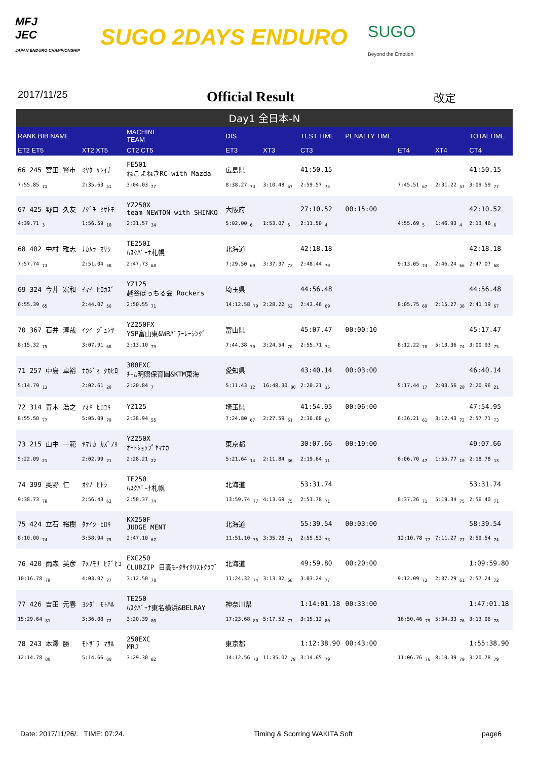MFJ
JEC
JAPAN ENDURO CHAMPIONSHIP
SUGO 2DAYS ENDURO
SUGO
Beyond the Emotion
2017/11/25
Official Result
改定
Day1 全日本-N
| RANK BIB NAME | | MACHINE TEAM | DIS | | TEST TIME | PENALTY TIME | | | TOTALTIME |
| --- | --- | --- | --- | --- | --- | --- | --- | --- | --- |
| ET2 ET5 | XT2 XT5 | CT2 CT5 | ET3 | XT3 | CT3 | | ET4 | XT4 | CT4 |
| 66 245 宮田 賢市 | ﾐﾔﾀ ｹﾝｲﾁ | FE501 ねこまねきRC with Mazda | 広島県 | | 41:50.15 | | | | 41:50.15 |
| 7:55.85 <sub>71</sub> | 2:35.63 <sub>51</sub> | 3:04.03 <sub>77</sub> | 8:38.27 <sub>73</sub> | 3:10.48 <sub>67</sub> | 2:59.57 <sub>75</sub> | | 7:45.51 <sub>67</sub> | 2:31.22 <sub>57</sub> | 3:09.59 <sub>77</sub> |
| 67 425 野口 久友 | ﾉｸﾞﾁ ﾋｻﾄﾓ | YZ250X team NEWTON with SHINKO | 大阪府 | | 27:10.52 | 00:15:00 | | | 42:10.52 |
| 4:39.71 <sub>3</sub> | 1:56.59 <sub>10</sub> | 2:31.57 <sub>34</sub> | 5:02.00 <sub>6</sub> | 1:53.07 <sub>5</sub> | 2:11.50 <sub>4</sub> | | 4:55.69 <sub>5</sub> | 1:46.93 <sub>4</sub> | 2:13.46 <sub>6</sub> |
| 68 402 中村 雅志 | ﾅｶﾑﾗ ﾏｻｼ | TE250I ﾊｽｸﾊﾞｰﾅ札幌 | 北海道 | | 42:18.18 | | | | 42:18.18 |
| 7:57.74 <sub>73</sub> | 2:51.04 <sub>58</sub> | 2:47.73 <sub>68</sub> | 7:29.50 <sub>69</sub> | 3:37.37 <sub>73</sub> | 2:48.44 <sub>70</sub> | | 9:13.05 <sub>74</sub> | 2:46.24 <sub>66</sub> | 2:47.07 <sub>68</sub> |
| 69 324 今井 宏和 | ｲﾏｲ ﾋﾛｶｽﾞ | YZ125 越谷ぼっちる会 Rockers | 埼玉県 | | 44:56.48 | | | | 44:56.48 |
| 6:55.39 <sub>65</sub> | 2:44.07 <sub>56</sub> | 2:50.55 <sub>71</sub> | 14:12.58 <sub>79</sub> | 2:28.22 <sub>52</sub> | 2:43.46 <sub>69</sub> | | 8:05.75 <sub>69</sub> | 2:15.27 <sub>38</sub> | 2:41.19 <sub>67</sub> |
| 70 367 石井 淳哉 | ｲｼｲ ｼﾞｭﾝﾔ | YZ250FX YSP富山東&WRﾊﾞﾜｰﾚｰｼﾝｸﾞ | 富山県 | | 45:07.47 | 00:00:10 | | | 45:17.47 |
| 8:15.32 <sub>75</sub> | 3:07.91 <sub>68</sub> | 3:13.10 <sub>79</sub> | 7:44.38 <sub>70</sub> | 3:24.54 <sub>70</sub> | 2:55.71 <sub>74</sub> | | 8:12.22 <sub>70</sub> | 5:13.36 <sub>74</sub> | 3:00.93 <sub>75</sub> |
| 71 257 中島 卓裕 | ﾅｶｼﾞﾏ ﾀｶﾋﾛ | 300EXC ﾁｰﾑ明照保育園&KTM東海 | 愛知県 | | 43:40.14 | 00:03:00 | | | 46:40.14 |
| 5:14.79 <sub>13</sub> | 2:02.61 <sub>20</sub> | 2:20.84 <sub>7</sub> | 5:11.43 <sub>12</sub> | 16:48.30 <sub>80</sub> | 2:20.21 <sub>15</sub> | | 5:17.44 <sub>17</sub> | 2:03.56 <sub>20</sub> | 2:20.96 <sub>21</sub> |
| 72 314 青木 浩之 | ｱｵｷ ﾋﾛﾕｷ | YZ125 | 埼玉県 | | 41:54.95 | 00:06:00 | | | 47:54.95 |
| 8:55.50 <sub>77</sub> | 5:05.09 <sub>79</sub> | 2:38.94 <sub>55</sub> | 7:24.80 <sub>67</sub> | 2:27.59 <sub>51</sub> | 2:36.68 <sub>63</sub> | | 6:36.21 <sub>61</sub> | 3:12.43 <sub>72</sub> | 2:57.71 <sub>73</sub> |
| 73 215 山中 一範 | ﾔﾏﾅｶ ｶｽﾞﾉﾘ | YZ250X ｵｰﾄｼｮｯﾌﾟﾔﾏﾅｶ | 東京都 | | 30:07.66 | 00:19:00 | | | 49:07.66 |
| 5:22.09 <sub>21</sub> | 2:02.99 <sub>21</sub> | 2:28.21 <sub>22</sub> | 5:21.64 <sub>14</sub> | 2:11.84 <sub>36</sub> | 2:19.64 <sub>11</sub> | | 6:06.70 <sub>47</sub> | 1:55.77 <sub>10</sub> | 2:18.78 <sub>13</sub> |
| 74 399 奥野 仁 | ｵｸﾉ ﾋﾄｼ | TE250 ﾊｽｸﾊﾞｰﾅ札幌 | 北海道 | | 53:31.74 | | | | 53:31.74 |
| 9:38.73 <sub>78</sub> | 2:56.43 <sub>62</sub> | 2:58.37 <sub>74</sub> | 13:59.74 <sub>77</sub> | 4:13.69 <sub>75</sub> | 2:51.78 <sub>71</sub> | | 8:37.26 <sub>71</sub> | 5:19.34 <sub>75</sub> | 2:56.40 <sub>71</sub> |
| 75 424 立石 裕樹 | ﾀﾃｲｼ ﾋﾛｷ | KX250F JUDGE MENT | 北海道 | | 55:39.54 | 00:03:00 | | | 58:39.54 |
| 8:10.00 <sub>74</sub> | 3:58.94 <sub>75</sub> | 2:47.10 <sub>67</sub> | 11:51.10 <sub>75</sub> | 3:35.28 <sub>71</sub> | 2:55.53 <sub>73</sub> | | 12:10.78 <sub>77</sub> | 7:11.27 <sub>77</sub> | 2:59.54 <sub>74</sub> |
| 76 420 雨森 英彦 | ｱﾒﾉﾓﾘ ﾋﾃﾞﾋｺ | EXC250 CLUBZIP 日高ﾓｰﾀｻｲｸﾘｽﾄｸﾗﾌﾞ | 北海道 | | 49:59.80 | 00:20:00 | | | 1:09:59.80 |
| 10:16.78 <sub>79</sub> | 4:03.02 <sub>77</sub> | 3:12.50 <sub>78</sub> | 11:24.32 <sub>74</sub> | 3:13.32 <sub>68</sub> | 3:03.24 <sub>77</sub> | | 9:12.09 <sub>73</sub> | 2:37.29 <sub>61</sub> | 2:57.24 <sub>72</sub> |
| 77 426 吉田 元春 | ﾖｼﾀﾞ ﾓﾄﾊﾙ | TE250 ﾊｽｸﾊﾞｰﾅ東名横浜&BELRAY | 神奈川県 | | 1:14:01.18 | 00:33:00 | | | 1:47:01.18 |
| 15:29.64 <sub>81</sub> | 3:36.08 <sub>72</sub> | 3:20.39 <sub>80</sub> | 17:23.68 <sub>80</sub> | 5:17.52 <sub>77</sub> | 3:15.12 <sub>80</sub> | | 16:50.46 <sub>79</sub> | 5:34.33 <sub>76</sub> | 3:13.96 <sub>78</sub> |
| 78 243 本澤 勝 | ﾓﾄｻﾞﾜ ﾏｻﾙ | 250EXC MRJ | 東京都 | | 1:12:38.90 | 00:43:00 | | | 1:55:38.90 |
| 12:14.78 <sub>80</sub> | 5:14.66 <sub>80</sub> | 3:29.30 <sub>82</sub> | 14:12.56 <sub>78</sub> | 11:35.02 <sub>79</sub> | 3:14.65 <sub>79</sub> | | 11:06.76 <sub>76</sub> | 8:10.39 <sub>79</sub> | 3:20.78 <sub>79</sub> |
Date: 2017/11/26/. TIME: 07:24. Timing & Scorring WAKITA Soft page6